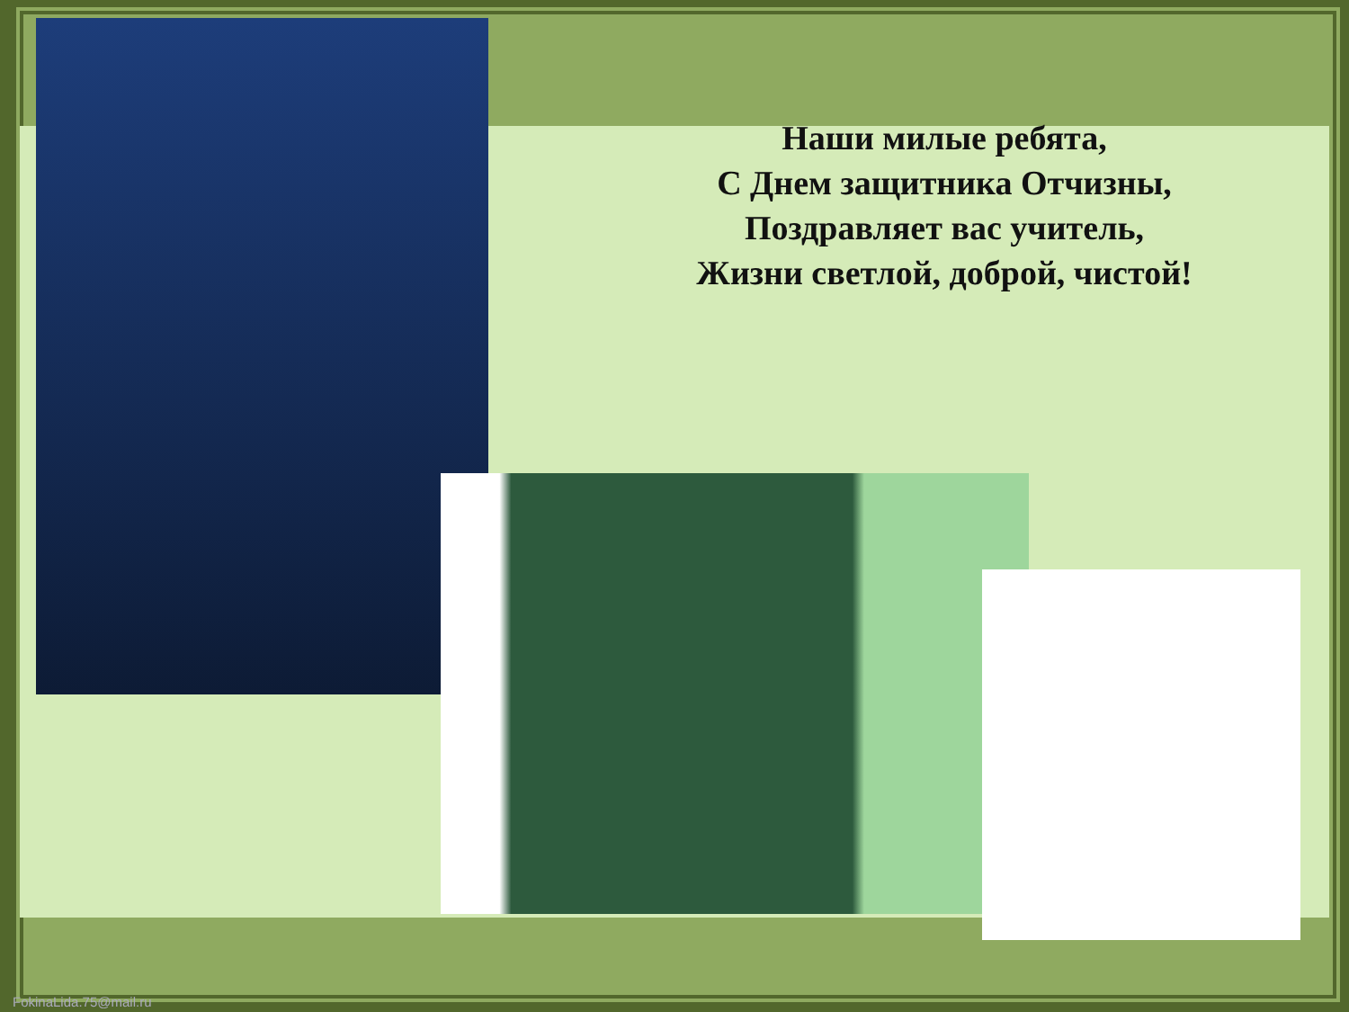Наши милые ребята,
С Днем защитника Отчизны,
Поздравляет вас учитель,
Жизни светлой, доброй, чистой!
FokinaLida.75@mail.ru